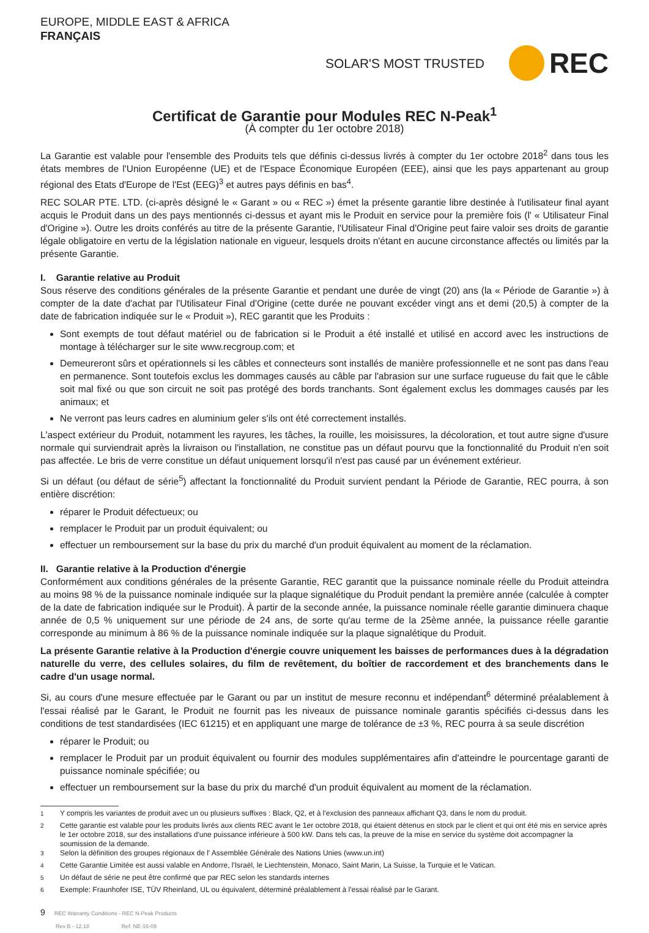EUROPE, MIDDLE EAST & AFRICA
FRANÇAIS
SOLAR'S MOST TRUSTED REC
Certificat de Garantie pour Modules REC N-Peak<sup>1</sup>
(À compter du 1er octobre 2018)
La Garantie est valable pour l'ensemble des Produits tels que définis ci-dessus livrés à compter du 1er octobre 2018<sup>2</sup> dans tous les états membres de l'Union Européenne (UE) et de l'Espace Économique Européen (EEE), ainsi que les pays appartenant au group régional des Etats d'Europe de l'Est (EEG)<sup>3</sup> et autres pays définis en bas<sup>4</sup>.
REC SOLAR PTE. LTD. (ci-après désigné le « Garant » ou « REC ») émet la présente garantie libre destinée à l'utilisateur final ayant acquis le Produit dans un des pays mentionnés ci-dessus et ayant mis le Produit en service pour la première fois (l' « Utilisateur Final d'Origine »). Outre les droits conférés au titre de la présente Garantie, l'Utilisateur Final d'Origine peut faire valoir ses droits de garantie légale obligatoire en vertu de la législation nationale en vigueur, lesquels droits n'étant en aucune circonstance affectés ou limités par la présente Garantie.
I. Garantie relative au Produit
Sous réserve des conditions générales de la présente Garantie et pendant une durée de vingt (20) ans (la « Période de Garantie ») à compter de la date d'achat par l'Utilisateur Final d'Origine (cette durée ne pouvant excéder vingt ans et demi (20,5) à compter de la date de fabrication indiquée sur le « Produit »), REC garantit que les Produits :
Sont exempts de tout défaut matériel ou de fabrication si le Produit a été installé et utilisé en accord avec les instructions de montage à télécharger sur le site www.recgroup.com; et
Demeureront sûrs et opérationnels si les câbles et connecteurs sont installés de manière professionnelle et ne sont pas dans l'eau en permanence. Sont toutefois exclus les dommages causés au câble par l'abrasion sur une surface rugueuse du fait que le câble soit mal fixé ou que son circuit ne soit pas protégé des bords tranchants. Sont également exclus les dommages causés par les animaux; et
Ne verront pas leurs cadres en aluminium geler s'ils ont été correctement installés.
L'aspect extérieur du Produit, notamment les rayures, les tâches, la rouille, les moisissures, la décoloration, et tout autre signe d'usure normale qui surviendrait après la livraison ou l'installation, ne constitue pas un défaut pourvu que la fonctionnalité du Produit n'en soit pas affectée. Le bris de verre constitue un défaut uniquement lorsqu'il n'est pas causé par un événement extérieur.
Si un défaut (ou défaut de série<sup>5</sup>) affectant la fonctionnalité du Produit survient pendant la Période de Garantie, REC pourra, à son entière discrétion:
réparer le Produit défectueux; ou
remplacer le Produit par un produit équivalent; ou
effectuer un remboursement sur la base du prix du marché d'un produit équivalent au moment de la réclamation.
II. Garantie relative à la Production d'énergie
Conformément aux conditions générales de la présente Garantie, REC garantit que la puissance nominale réelle du Produit atteindra au moins 98 % de la puissance nominale indiquée sur la plaque signalétique du Produit pendant la première année (calculée à compter de la date de fabrication indiquée sur le Produit). À partir de la seconde année, la puissance nominale réelle garantie diminuera chaque année de 0,5 % uniquement sur une période de 24 ans, de sorte qu'au terme de la 25ème année, la puissance réelle garantie corresponde au minimum à 86 % de la puissance nominale indiquée sur la plaque signalétique du Produit.
La présente Garantie relative à la Production d'énergie couvre uniquement les baisses de performances dues à la dégradation naturelle du verre, des cellules solaires, du film de revêtement, du boîtier de raccordement et des branchements dans le cadre d'un usage normal.
Si, au cours d'une mesure effectuée par le Garant ou par un institut de mesure reconnu et indépendant<sup>6</sup> déterminé préalablement à l'essai réalisé par le Garant, le Produit ne fournit pas les niveaux de puissance nominale garantis spécifiés ci-dessus dans les conditions de test standardisées (IEC 61215) et en appliquant une marge de tolérance de ±3 %, REC pourra à sa seule discrétion
réparer le Produit; ou
remplacer le Produit par un produit équivalent ou fournir des modules supplémentaires afin d'atteindre le pourcentage garanti de puissance nominale spécifiée; ou
effectuer un remboursement sur la base du prix du marché d'un produit équivalent au moment de la réclamation.
<sup>1</sup> Y compris les variantes de produit avec un ou plusieurs suffixes : Black, Q2, et à l'exclusion des panneaux affichant Q3, dans le nom du produit.
<sup>2</sup> Cette garantie est valable pour les produits livrés aux clients REC avant le 1er octobre 2018, qui étaient détenus en stock par le client et qui ont été mis en service après le 1er octobre 2018, sur des installations d'une puissance inférieure à 500 kW. Dans tels cas, la preuve de la mise en service du système doit accompagner la soumission de la demande.
<sup>3</sup> Selon la définition des groupes régionaux de l' Assemblée Générale des Nations Unies (www.un.int)
<sup>4</sup> Cette Garantie Limitée est aussi valable en Andorre, l'Israël, le Liechtenstein, Monaco, Saint Marin, La Suisse, la Turquie et le Vatican.
<sup>5</sup> Un défaut de série ne peut être confirmé que par REC selon les standards internes
<sup>6</sup> Exemple: Fraunhofer ISE, TÜV Rheinland, UL ou équivalent, déterminé préalablement à l'essai réalisé par le Garant.
9 REC Warranty Conditions - REC N-Peak Products
Rev B - 12.18 Ref: NE-16-09